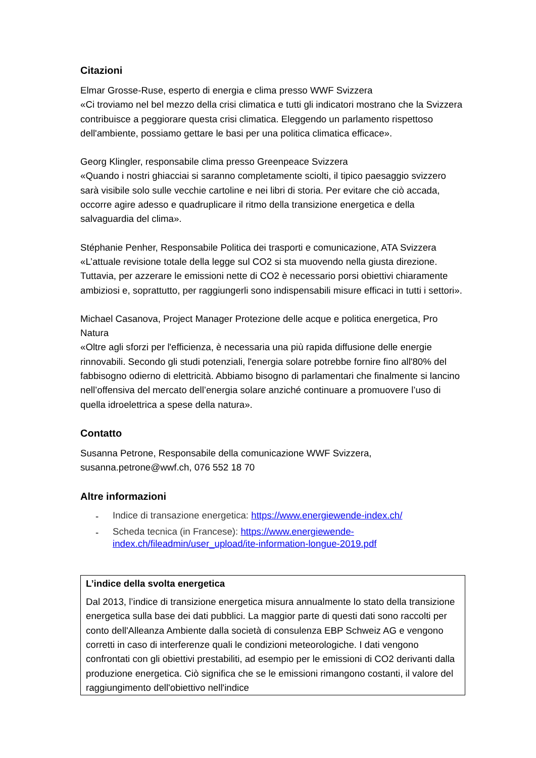Citazioni
Elmar Grosse-Ruse, esperto di energia e clima presso WWF Svizzera
«Ci troviamo nel bel mezzo della crisi climatica e tutti gli indicatori mostrano che la Svizzera contribuisce a peggiorare questa crisi climatica. Eleggendo un parlamento rispettoso dell'ambiente, possiamo gettare le basi per una politica climatica efficace».
Georg Klingler, responsabile clima presso Greenpeace Svizzera
«Quando i nostri ghiacciai si saranno completamente sciolti, il tipico paesaggio svizzero sarà visibile solo sulle vecchie cartoline e nei libri di storia. Per evitare che ciò accada, occorre agire adesso e quadruplicare il ritmo della transizione energetica e della salvaguardia del clima».
Stéphanie Penher, Responsabile Politica dei trasporti e comunicazione, ATA Svizzera
«L’attuale revisione totale della legge sul CO2 si sta muovendo nella giusta direzione. Tuttavia, per azzerare le emissioni nette di CO2 è necessario porsi obiettivi chiaramente ambiziosi e, soprattutto, per raggiungerli sono indispensabili misure efficaci in tutti i settori».
Michael Casanova, Project Manager Protezione delle acque e politica energetica, Pro Natura
«Oltre agli sforzi per l'efficienza, è necessaria una più rapida diffusione delle energie rinnovabili. Secondo gli studi potenziali, l'energia solare potrebbe fornire fino all'80% del fabbisogno odierno di elettricità. Abbiamo bisogno di parlamentari che finalmente si lancino nell’offensiva del mercato dell’energia solare anziché continuare a promuovere l’uso di quella idroelettrica a spese della natura».
Contatto
Susanna Petrone, Responsabile della comunicazione WWF Svizzera,
susanna.petrone@wwf.ch, 076 552 18 70
Altre informazioni
- Indice di transazione energetica: https://www.energiewende-index.ch/
- Scheda tecnica (in Francese): https://www.energiewende-index.ch/fileadmin/user_upload/ite-information-longue-2019.pdf
L’indice della svolta energetica
Dal 2013, l’indice di transizione energetica misura annualmente lo stato della transizione energetica sulla base dei dati pubblici. La maggior parte di questi dati sono raccolti per conto dell'Alleanza Ambiente dalla società di consulenza EBP Schweiz AG e vengono corretti in caso di interferenze quali le condizioni meteorologiche. I dati vengono confrontati con gli obiettivi prestabiliti, ad esempio per le emissioni di CO2 derivanti dalla produzione energetica. Ciò significa che se le emissioni rimangono costanti, il valore del raggiungimento dell'obiettivo nell'indice